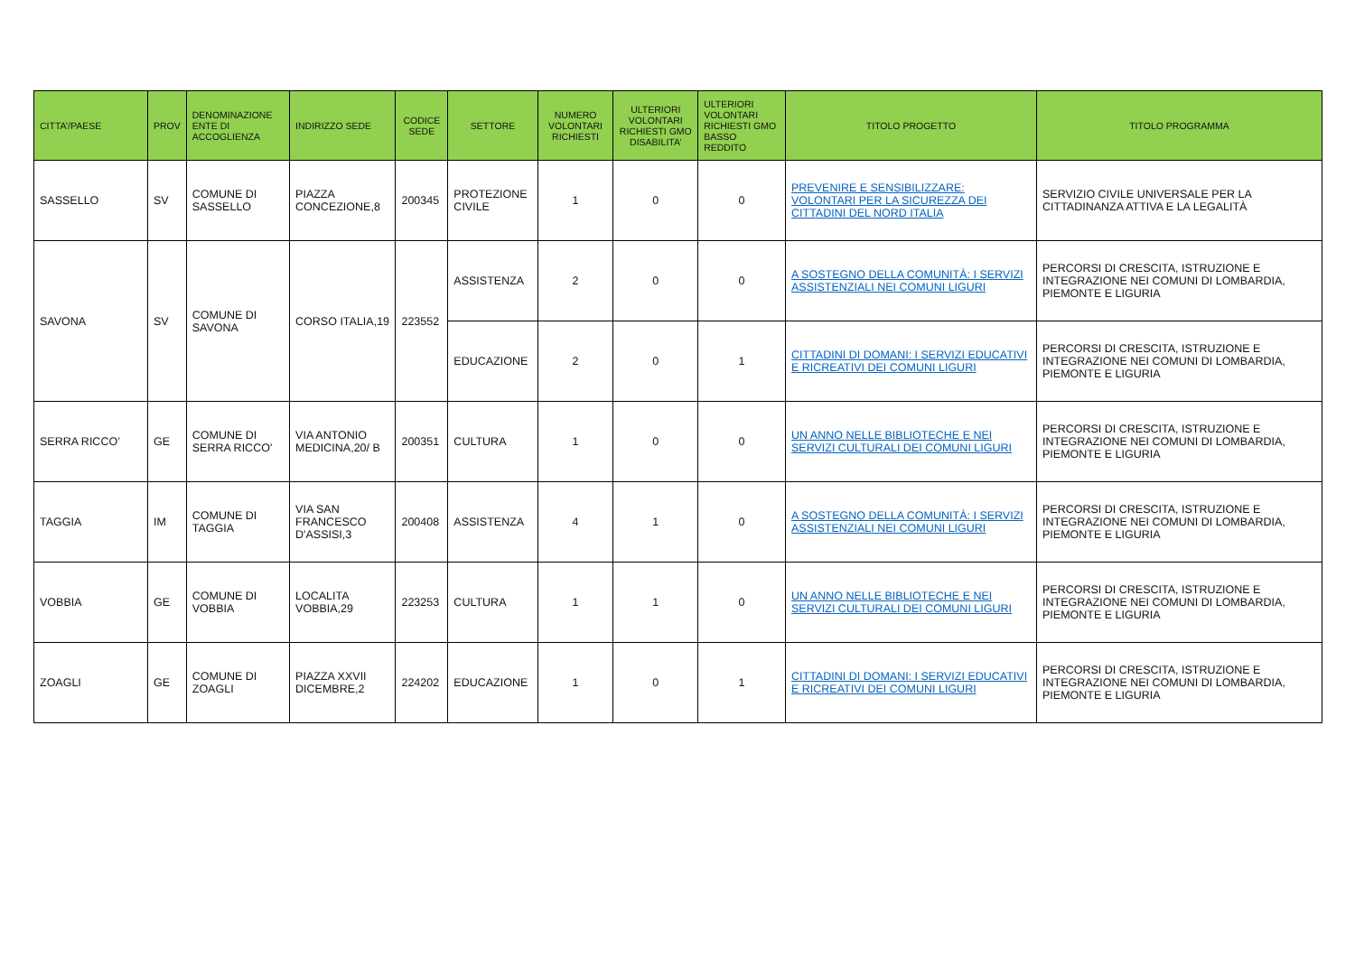| CITTA’/PAESE | PROV | DENOMINAZIONE ENTE DI ACCOGLIENZA | INDIRIZZO SEDE | CODICE SEDE | SETTORE | NUMERO VOLONTARI RICHIESTI | ULTERIORI VOLONTARI RICHIESTI GMO DISABILITA’ | ULTERIORI VOLONTARI RICHIESTI GMO BASSO REDDITO | TITOLO PROGETTO | TITOLO PROGRAMMA |
| --- | --- | --- | --- | --- | --- | --- | --- | --- | --- | --- |
| SASSELLO | SV | COMUNE DI SASSELLO | PIAZZA CONCEZIONE,8 | 200345 | PROTEZIONE CIVILE | 1 | 0 | 0 | PREVENIRE E SENSIBILIZZARE: VOLONTARI PER LA SICUREZZA DEI CITTADINI DEL NORD ITALIA | SERVIZIO CIVILE UNIVERSALE PER LA CITTADINANZA ATTIVA E LA LEGALITÀ |
| SAVONA | SV | COMUNE DI SAVONA | CORSO ITALIA,19 | 223552 | ASSISTENZA | 2 | 0 | 0 | A SOSTEGNO DELLA COMUNITÀ: I SERVIZI ASSISTENZIALI NEI COMUNI LIGURI | PERCORSI DI CRESCITA, ISTRUZIONE E INTEGRAZIONE NEI COMUNI DI LOMBARDIA, PIEMONTE E LIGURIA |
| | | | | | EDUCAZIONE | 2 | 0 | 1 | CITTADINI DI DOMANI: I SERVIZI EDUCATIVI E RICREATIVI DEI COMUNI LIGURI | PERCORSI DI CRESCITA, ISTRUZIONE E INTEGRAZIONE NEI COMUNI DI LOMBARDIA, PIEMONTE E LIGURIA |
| SERRA RICCO’ | GE | COMUNE DI SERRA RICCO' | VIA ANTONIO MEDICINA,20/ B | 200351 | CULTURA | 1 | 0 | 0 | UN ANNO NELLE BIBLIOTECHE E NEI SERVIZI CULTURALI DEI COMUNI LIGURI | PERCORSI DI CRESCITA, ISTRUZIONE E INTEGRAZIONE NEI COMUNI DI LOMBARDIA, PIEMONTE E LIGURIA |
| TAGGIA | IM | COMUNE DI TAGGIA | VIA SAN FRANCESCO D'ASSISI,3 | 200408 | ASSISTENZA | 4 | 1 | 0 | A SOSTEGNO DELLA COMUNITÀ: I SERVIZI ASSISTENZIALI NEI COMUNI LIGURI | PERCORSI DI CRESCITA, ISTRUZIONE E INTEGRAZIONE NEI COMUNI DI LOMBARDIA, PIEMONTE E LIGURIA |
| VOBBIA | GE | COMUNE DI VOBBIA | LOCALITA VOBBIA,29 | 223253 | CULTURA | 1 | 1 | 0 | UN ANNO NELLE BIBLIOTECHE E NEI SERVIZI CULTURALI DEI COMUNI LIGURI | PERCORSI DI CRESCITA, ISTRUZIONE E INTEGRAZIONE NEI COMUNI DI LOMBARDIA, PIEMONTE E LIGURIA |
| ZOAGLI | GE | COMUNE DI ZOAGLI | PIAZZA XXVII DICEMBRE,2 | 224202 | EDUCAZIONE | 1 | 0 | 1 | CITTADINI DI DOMANI: I SERVIZI EDUCATIVI E RICREATIVI DEI COMUNI LIGURI | PERCORSI DI CRESCITA, ISTRUZIONE E INTEGRAZIONE NEI COMUNI DI LOMBARDIA, PIEMONTE E LIGURIA |